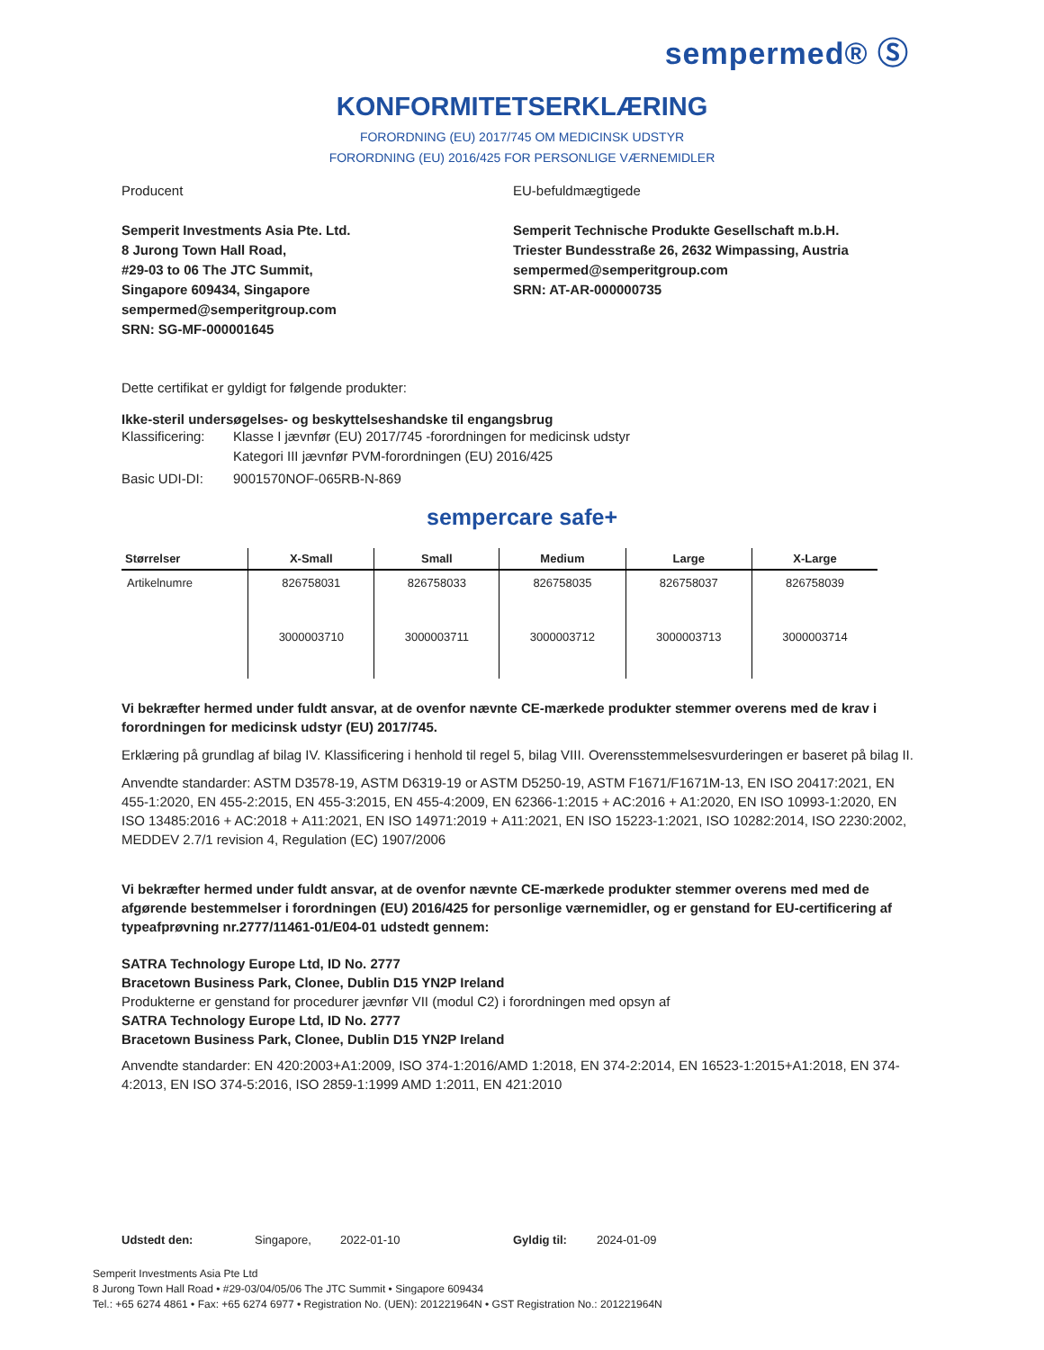sempermed® Ⓢ
KONFORMITETSERKLÆRING
FORORDNING (EU) 2017/745 OM MEDICINSK UDSTYR
FORORDNING (EU) 2016/425 FOR PERSONLIGE VÆRNEMIDLER
Producent
Semperit Investments Asia Pte. Ltd.
8 Jurong Town Hall Road,
#29-03 to 06 The JTC Summit,
Singapore 609434, Singapore
sempermed@semperitgroup.com
SRN: SG-MF-000001645
EU-befuldmægtigede
Semperit Technische Produkte Gesellschaft m.b.H.
Triester Bundesstraße 26, 2632 Wimpassing, Austria
sempermed@semperitgroup.com
SRN: AT-AR-000000735
Dette certifikat er gyldigt for følgende produkter:
Ikke-steril undersøgelses- og beskyttelseshandske til engangsbrug
Klassificering:
Klasse I jævnfør (EU) 2017/745 -forordningen for medicinsk udstyr
Kategori III jævnfør PVM-forordningen (EU) 2016/425
Basic UDI-DI: 9001570NOF-065RB-N-869
sempercare safe+
| Størrelser | X-Small | Small | Medium | Large | X-Large |
| --- | --- | --- | --- | --- | --- |
| Artikelnumre | 826758031 | 826758033 | 826758035 | 826758037 | 826758039 |
| | 3000003710 | 3000003711 | 3000003712 | 3000003713 | 3000003714 |
Vi bekræfter hermed under fuldt ansvar, at de ovenfor nævnte CE-mærkede produkter stemmer overens med de krav i forordningen for medicinsk udstyr (EU) 2017/745.
Erklæring på grundlag af bilag IV. Klassificering i henhold til regel 5, bilag VIII. Overensstemmelsesvurderingen er baseret på bilag II.
Anvendte standarder: ASTM D3578-19, ASTM D6319-19 or ASTM D5250-19, ASTM F1671/F1671M-13, EN ISO 20417:2021, EN 455-1:2020, EN 455-2:2015, EN 455-3:2015, EN 455-4:2009, EN 62366-1:2015 + AC:2016 + A1:2020, EN ISO 10993-1:2020, EN ISO 13485:2016 + AC:2018 + A11:2021, EN ISO 14971:2019 + A11:2021, EN ISO 15223-1:2021, ISO 10282:2014, ISO 2230:2002, MEDDEV 2.7/1 revision 4, Regulation (EC) 1907/2006
Vi bekræfter hermed under fuldt ansvar, at de ovenfor nævnte CE-mærkede produkter stemmer overens med med de afgørende bestemmelser i forordningen (EU) 2016/425 for personlige værnemidler, og er genstand for EU-certificering af typeafprøvning nr.2777/11461-01/E04-01 udstedt gennem:
SATRA Technology Europe Ltd, ID No. 2777
Bracetown Business Park, Clonee, Dublin D15 YN2P Ireland
Produkterne er genstand for procedurer jævnfør VII (modul C2) i forordningen med opsyn af
SATRA Technology Europe Ltd, ID No. 2777
Bracetown Business Park, Clonee, Dublin D15 YN2P Ireland
Anvendte standarder: EN 420:2003+A1:2009, ISO 374-1:2016/AMD 1:2018, EN 374-2:2014, EN 16523-1:2015+A1:2018, EN 374-4:2013, EN ISO 374-5:2016, ISO 2859-1:1999 AMD 1:2011, EN 421:2010
Udstedt den: Singapore, 2022-01-10 Gyldig til: 2024-01-09
Semperit Investments Asia Pte Ltd
8 Jurong Town Hall Road • #29-03/04/05/06 The JTC Summit • Singapore 609434
Tel.: +65 6274 4861 • Fax: +65 6274 6977 • Registration No. (UEN): 201221964N • GST Registration No.: 201221964N